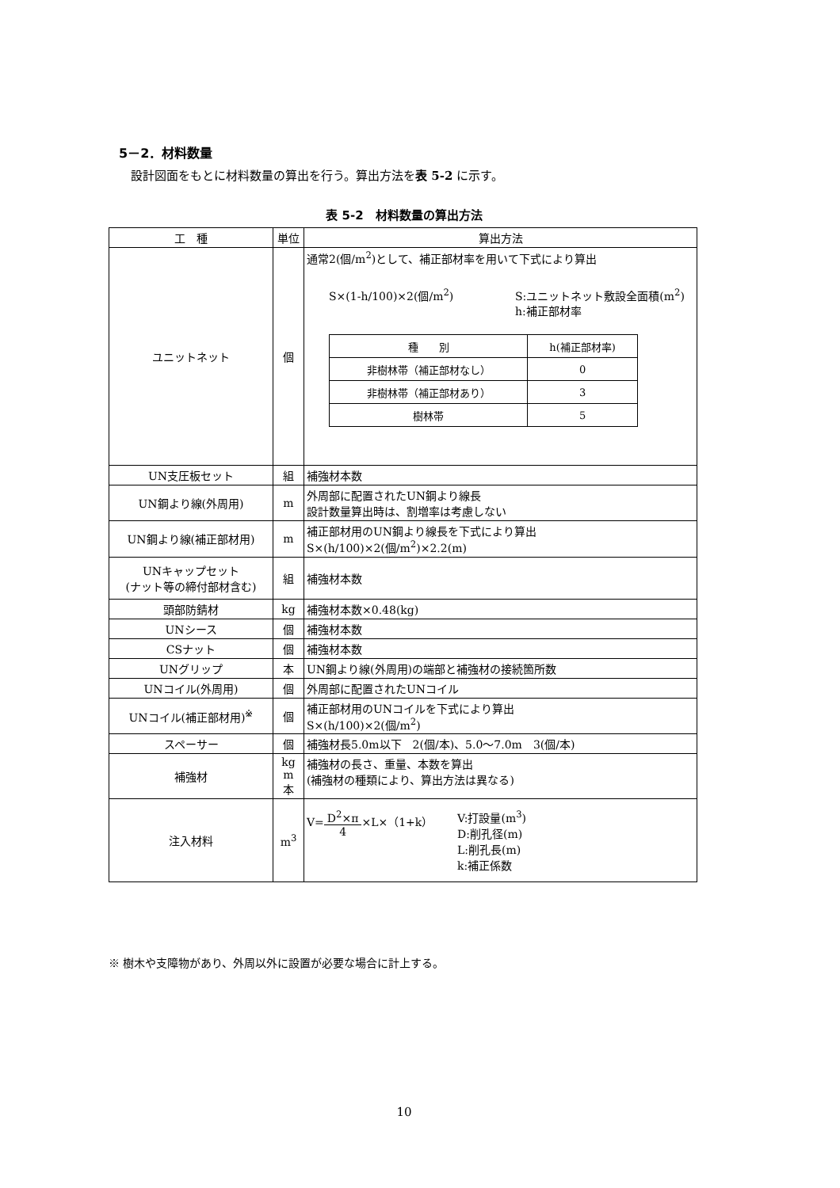5－2．材料数量
設計図面をもとに材料数量の算出を行う。算出方法を表 5-2 に示す。
表 5-2　材料数量の算出方法
| 工 種 | 単位 | 算出方法 |
| --- | --- | --- |
| ユニットネット | 個 | 通常2(個/m<sup>2</sup>)として、補正部材率を用いて下式により算出 S×(1-h/100)×2(個/m<sup>2</sup>) S:ユニットネット敷設全面積(m<sup>2</sup>) h:補正部材率 / 種 別 / h(補正部材率) / / 非樹林帯（補正部材なし） / 0 / / 非樹林帯（補正部材あり） / 3 / / 樹林帯 / 5 / |
| UN支圧板セット | 組 | 補強材本数 |
| UN鋼より線(外周用) | m | 外周部に配置されたUN鋼より線長 設計数量算出時は、割増率は考慮しない |
| UN鋼より線(補正部材用) | m | 補正部材用のUN鋼より線長を下式により算出 S×(h/100)×2(個/m<sup>2</sup>)×2.2(m) |
| UNキャップセット (ナット等の締付部材含む) | 組 | 補強材本数 |
| 頭部防錆材 | kg | 補強材本数×0.48(kg) |
| UNシース | 個 | 補強材本数 |
| CSナット | 個 | 補強材本数 |
| UNグリップ | 本 | UN鋼より線(外周用)の端部と補強材の接続箇所数 |
| UNコイル(外周用) | 個 | 外周部に配置されたUNコイル |
| UNコイル(補正部材用)<sup>※</sup> | 個 | 補正部材用のUNコイルを下式により算出 S×(h/100)×2(個/m<sup>2</sup>) |
| スペーサー | 個 | 補強材長5.0m以下 2(個/本)、5.0～7.0m 3(個/本) |
| 補強材 | kg m 本 | 補強材の長さ、重量、本数を算出 (補強材の種類により、算出方法は異なる) |
| 注入材料 | m<sup>3</sup> | V= D<sup>2</sup>×π 4 ×L×（1+k） V:打設量(m<sup>3</sup>) D:削孔径(m) L:削孔長(m) k:補正係数 |
※ 樹木や支障物があり、外周以外に設置が必要な場合に計上する。
10